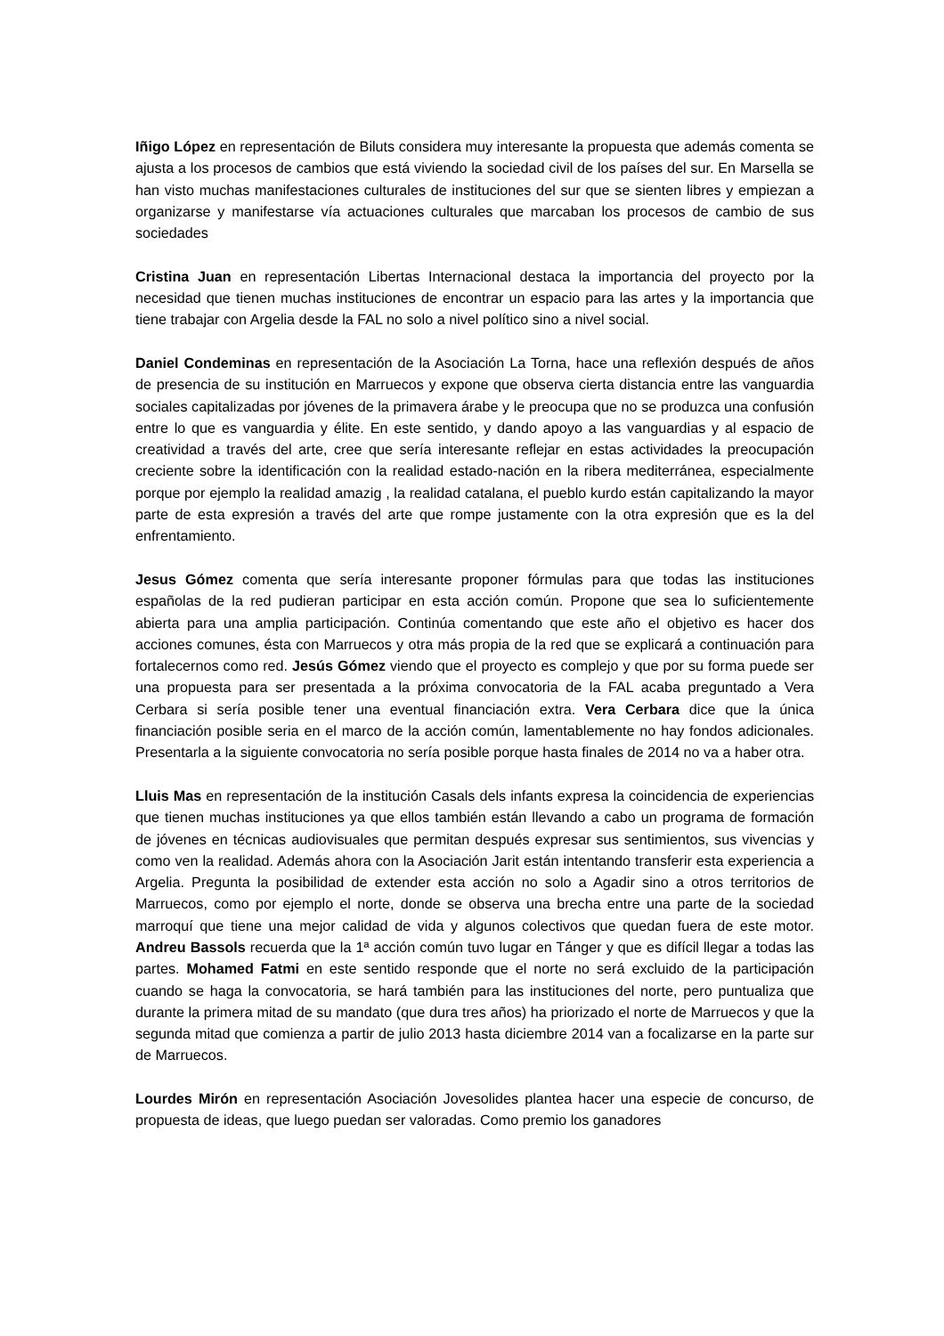Iñigo López en representación de Biluts considera muy interesante la propuesta que además comenta se ajusta a los procesos de cambios que está viviendo la sociedad civil de los países del sur. En Marsella se han visto muchas manifestaciones culturales de instituciones del sur que se sienten libres y empiezan a organizarse y manifestarse vía actuaciones culturales que marcaban los procesos de cambio de sus sociedades
Cristina Juan en representación Libertas Internacional destaca la importancia del proyecto por la necesidad que tienen muchas instituciones de encontrar un espacio para las artes y la importancia que tiene trabajar con Argelia desde la FAL no solo a nivel político sino a nivel social.
Daniel Condeminas en representación de la Asociación La Torna, hace una reflexión después de años de presencia de su institución en Marruecos y expone que observa cierta distancia entre las vanguardia sociales capitalizadas por jóvenes de la primavera árabe y le preocupa que no se produzca una confusión entre lo que es vanguardia y élite. En este sentido, y dando apoyo a las vanguardias y al espacio de creatividad a través del arte, cree que sería interesante reflejar en estas actividades la preocupación creciente sobre la identificación con la realidad estado-nación en la ribera mediterránea, especialmente porque por ejemplo la realidad amazig , la realidad catalana, el pueblo kurdo están capitalizando la mayor parte de esta expresión a través del arte que rompe justamente con la otra expresión que es la del enfrentamiento.
Jesus Gómez comenta que sería interesante proponer fórmulas para que todas las instituciones españolas de la red pudieran participar en esta acción común. Propone que sea lo suficientemente abierta para una amplia participación. Continúa comentando que este año el objetivo es hacer dos acciones comunes, ésta con Marruecos y otra más propia de la red que se explicará a continuación para fortalecernos como red. Jesús Gómez viendo que el proyecto es complejo y que por su forma puede ser una propuesta para ser presentada a la próxima convocatoria de la FAL acaba preguntado a Vera Cerbara si sería posible tener una eventual financiación extra. Vera Cerbara dice que la única financiación posible seria en el marco de la acción común, lamentablemente no hay fondos adicionales. Presentarla a la siguiente convocatoria no sería posible porque hasta finales de 2014 no va a haber otra.
Lluis Mas en representación de la institución Casals dels infants expresa la coincidencia de experiencias que tienen muchas instituciones ya que ellos también están llevando a cabo un programa de formación de jóvenes en técnicas audiovisuales que permitan después expresar sus sentimientos, sus vivencias y como ven la realidad. Además ahora con la Asociación Jarit están intentando transferir esta experiencia a Argelia. Pregunta la posibilidad de extender esta acción no solo a Agadir sino a otros territorios de Marruecos, como por ejemplo el norte, donde se observa una brecha entre una parte de la sociedad marroquí que tiene una mejor calidad de vida y algunos colectivos que quedan fuera de este motor. Andreu Bassols recuerda que la 1ª acción común tuvo lugar en Tánger y que es difícil llegar a todas las partes. Mohamed Fatmi en este sentido responde que el norte no será excluido de la participación cuando se haga la convocatoria, se hará también para las instituciones del norte, pero puntualiza que durante la primera mitad de su mandato (que dura tres años) ha priorizado el norte de Marruecos y que la segunda mitad que comienza a partir de julio 2013 hasta diciembre 2014 van a focalizarse en la parte sur de Marruecos.
Lourdes Mirón en representación Asociación Jovesolides plantea hacer una especie de concurso, de propuesta de ideas, que luego puedan ser valoradas. Como premio los ganadores